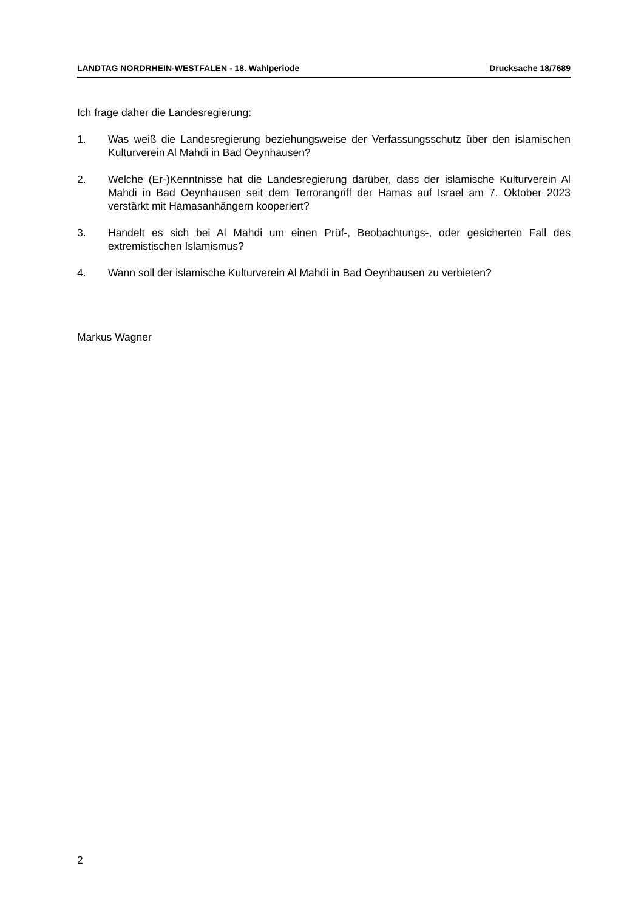LANDTAG NORDRHEIN-WESTFALEN - 18. Wahlperiode Drucksache 18/7689
Ich frage daher die Landesregierung:
1. Was weiß die Landesregierung beziehungsweise der Verfassungsschutz über den islamischen Kulturverein Al Mahdi in Bad Oeynhausen?
2. Welche (Er-)Kenntnisse hat die Landesregierung darüber, dass der islamische Kulturverein Al Mahdi in Bad Oeynhausen seit dem Terrorangriff der Hamas auf Israel am 7. Oktober 2023 verstärkt mit Hamasanhängern kooperiert?
3. Handelt es sich bei Al Mahdi um einen Prüf-, Beobachtungs-, oder gesicherten Fall des extremistischen Islamismus?
4. Wann soll der islamische Kulturverein Al Mahdi in Bad Oeynhausen zu verbieten?
Markus Wagner
2